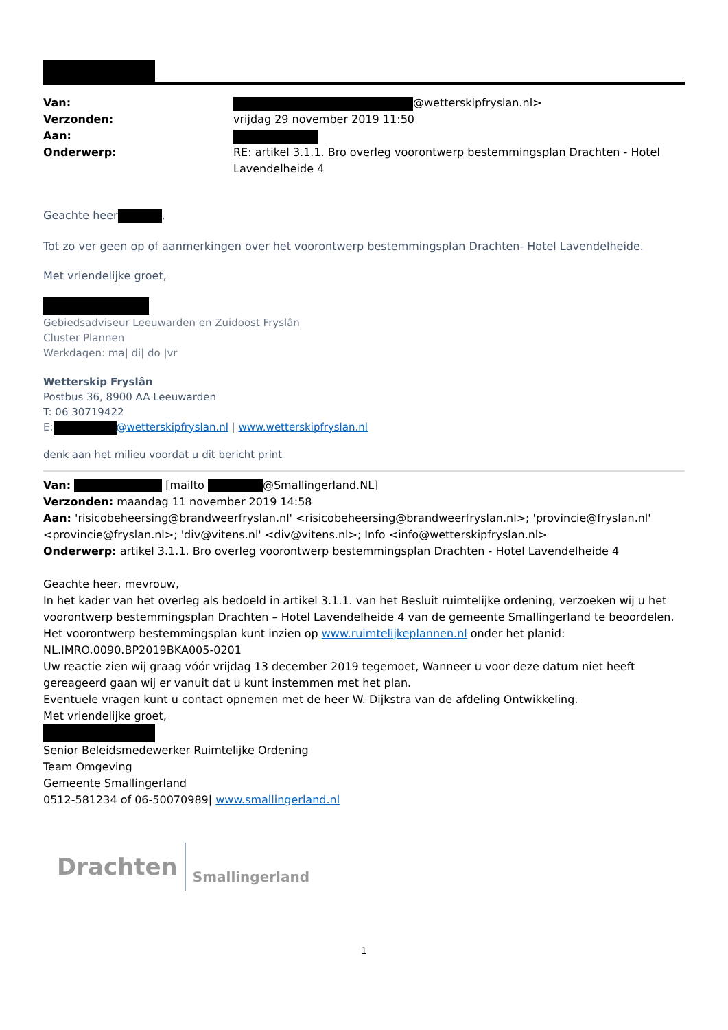Van:
@wetterskipfryslan.nl>
Verzonden:
vrijdag 29 november 2019 11:50
Aan:
Onderwerp:
RE: artikel 3.1.1. Bro overleg voorontwerp bestemmingsplan Drachten - Hotel Lavendelheide 4
Geachte heer ,
Tot zo ver geen op of aanmerkingen over het voorontwerp bestemmingsplan Drachten- Hotel Lavendelheide.
Met vriendelijke groet,
Gebiedsadviseur Leeuwarden en Zuidoost Fryslân
Cluster Plannen
Werkdagen: ma| di| do |vr
Wetterskip Fryslân
Postbus 36, 8900 AA Leeuwarden
T: 06 30719422
E: @wetterskipfryslan.nl | www.wetterskipfryslan.nl
denk aan het milieu voordat u dit bericht print
Van: [mailto @Smallingerland.NL]
Verzonden: maandag 11 november 2019 14:58
Aan: 'risicobeheersing@brandweerfryslan.nl' <risicobeheersing@brandweerfryslan.nl>; 'provincie@fryslan.nl' <provincie@fryslan.nl>; 'div@vitens.nl' <div@vitens.nl>; Info <info@wetterskipfryslan.nl>
Onderwerp: artikel 3.1.1. Bro overleg voorontwerp bestemmingsplan Drachten - Hotel Lavendelheide 4
Geachte heer, mevrouw,
In het kader van het overleg als bedoeld in artikel 3.1.1. van het Besluit ruimtelijke ordening, verzoeken wij u het voorontwerp bestemmingsplan Drachten – Hotel Lavendelheide 4 van de gemeente Smallingerland te beoordelen.
Het voorontwerp bestemmingsplan kunt inzien op www.ruimtelijkeplannen.nl onder het planid: NL.IMRO.0090.BP2019BKA005-0201
Uw reactie zien wij graag vóór vrijdag 13 december 2019 tegemoet, Wanneer u voor deze datum niet heeft gereageerd gaan wij er vanuit dat u kunt instemmen met het plan.
Eventuele vragen kunt u contact opnemen met de heer W. Dijkstra van de afdeling Ontwikkeling.
Met vriendelijke groet,
Senior Beleidsmedewerker Ruimtelijke Ordening
Team Omgeving
Gemeente Smallingerland
0512-581234 of 06-50070989| www.smallingerland.nl
Drachten Smallingerland
1